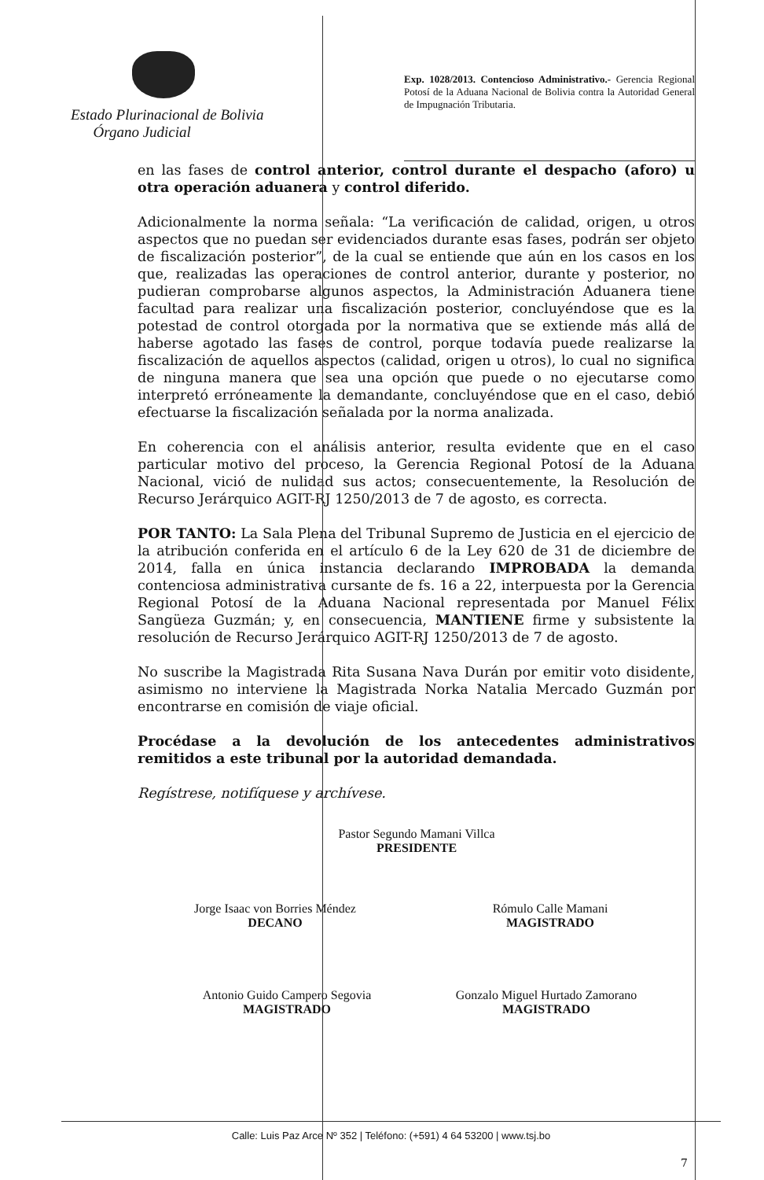Estado Plurinacional de Bolivia
Órgano Judicial
Exp. 1028/2013. Contencioso Administrativo.- Gerencia Regional Potosí de la Aduana Nacional de Bolivia contra la Autoridad General de Impugnación Tributaria.
en las fases de control anterior, control durante el despacho (aforo) u otra operación aduanera y control diferido.
Adicionalmente la norma señala: “La verificación de calidad, origen, u otros aspectos que no puedan ser evidenciados durante esas fases, podrán ser objeto de fiscalización posterior”, de la cual se entiende que aún en los casos en los que, realizadas las operaciones de control anterior, durante y posterior, no pudieran comprobarse algunos aspectos, la Administración Aduanera tiene facultad para realizar una fiscalización posterior, concluyéndose que es la potestad de control otorgada por la normativa que se extiende más allá de haberse agotado las fases de control, porque todavía puede realizarse la fiscalización de aquellos aspectos (calidad, origen u otros), lo cual no significa de ninguna manera que sea una opción que puede o no ejecutarse como interpretó erróneamente la demandante, concluyéndose que en el caso, debió efectuarse la fiscalización señalada por la norma analizada.
En coherencia con el análisis anterior, resulta evidente que en el caso particular motivo del proceso, la Gerencia Regional Potosí de la Aduana Nacional, vició de nulidad sus actos; consecuentemente, la Resolución de Recurso Jerárquico AGIT-RJ 1250/2013 de 7 de agosto, es correcta.
POR TANTO: La Sala Plena del Tribunal Supremo de Justicia en el ejercicio de la atribución conferida en el artículo 6 de la Ley 620 de 31 de diciembre de 2014, falla en única instancia declarando IMPROBADA la demanda contenciosa administrativa cursante de fs. 16 a 22, interpuesta por la Gerencia Regional Potosí de la Aduana Nacional representada por Manuel Félix Sangüeza Guzmán; y, en consecuencia, MANTIENE firme y subsistente la resolución de Recurso Jerárquico AGIT-RJ 1250/2013 de 7 de agosto.
No suscribe la Magistrada Rita Susana Nava Durán por emitir voto disidente, asimismo no interviene la Magistrada Norka Natalia Mercado Guzmán por encontrarse en comisión de viaje oficial.
Procédase a la devolución de los antecedentes administrativos remitidos a este tribunal por la autoridad demandada.
Regístrese, notifíquese y archívese.
Pastor Segundo Mamani Villca
PRESIDENTE
Jorge Isaac von Borries Méndez
DECANO
Rómulo Calle Mamani
MAGISTRADO
Antonio Guido Campero Segovia
MAGISTRADO
Gonzalo Miguel Hurtado Zamorano
MAGISTRADO
Calle: Luis Paz Arce Nº 352 | Teléfono: (+591) 4 64 53200 | www.tsj.bo
7